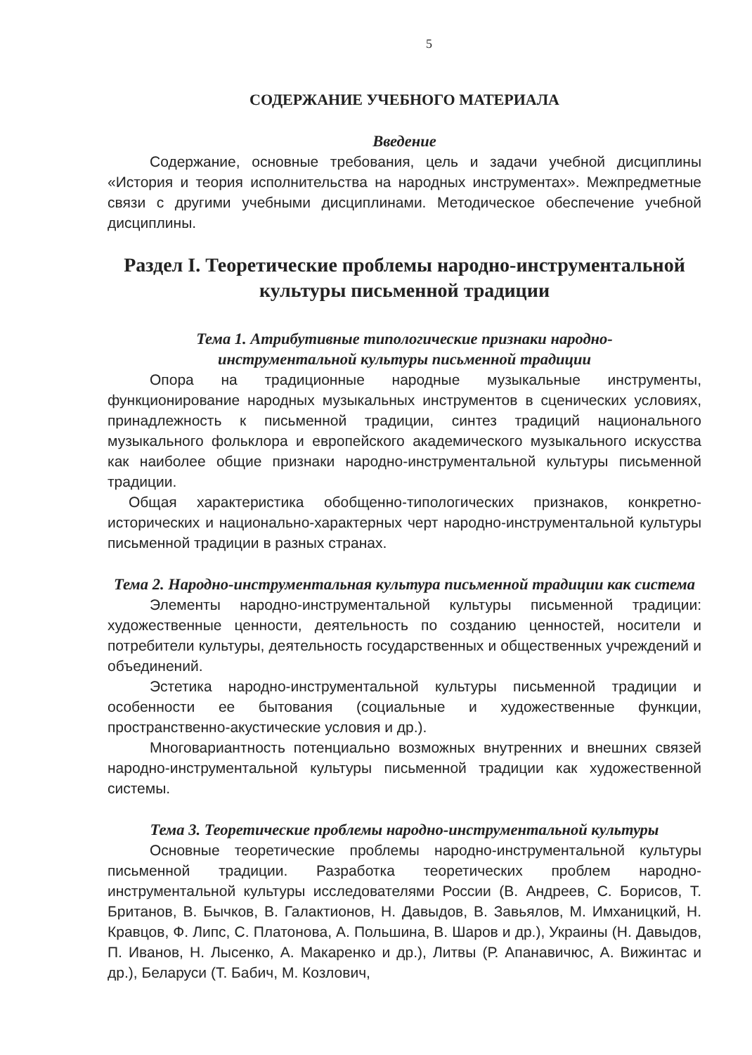5
СОДЕРЖАНИЕ УЧЕБНОГО МАТЕРИАЛА
Введение
Содержание, основные требования, цель и задачи учебной дисциплины «История и теория исполнительства на народных инструментах». Межпредметные связи с другими учебными дисциплинами. Методическое обеспечение учебной дисциплины.
Раздел I. Теоретические проблемы народно-инструментальной культуры письменной традиции
Тема 1. Атрибутивные типологические признаки народно-
инструментальной культуры письменной традиции
Опора на традиционные народные музыкальные инструменты, функционирование народных музыкальных инструментов в сценических условиях, принадлежность к письменной традиции, синтез традиций национального музыкального фольклора и европейского академического музыкального искусства как наиболее общие признаки народно-инструментальной культуры письменной традиции.
Общая характеристика обобщенно-типологических признаков, конкретно-исторических и национально-характерных черт народно-инструментальной культуры письменной традиции в разных странах.
Тема 2. Народно-инструментальная культура письменной традиции как система
Элементы народно-инструментальной культуры письменной традиции: художественные ценности, деятельность по созданию ценностей, носители и потребители культуры, деятельность государственных и общественных учреждений и объединений.
Эстетика народно-инструментальной культуры письменной традиции и особенности ее бытования (социальные и художественные функции, пространственно-акустические условия и др.).
Многовариантность потенциально возможных внутренних и внешних связей народно-инструментальной культуры письменной традиции как художественной системы.
Тема 3. Теоретические проблемы народно-инструментальной культуры
Основные теоретические проблемы народно-инструментальной культуры письменной традиции. Разработка теоретических проблем народно-инструментальной культуры исследователями России (В. Андреев, С. Борисов, Т. Британов, В. Бычков, В. Галактионов, Н. Давыдов, В. Завьялов, М. Имханицкий, Н. Кравцов, Ф. Липс, С. Платонова, А. Польшина, В. Шаров и др.), Украины (Н. Давыдов, П. Иванов, Н. Лысенко, А. Макаренко и др.), Литвы (Р. Апанавичюс, А. Вижинтас и др.), Беларуси (Т. Бабич, М. Козлович,